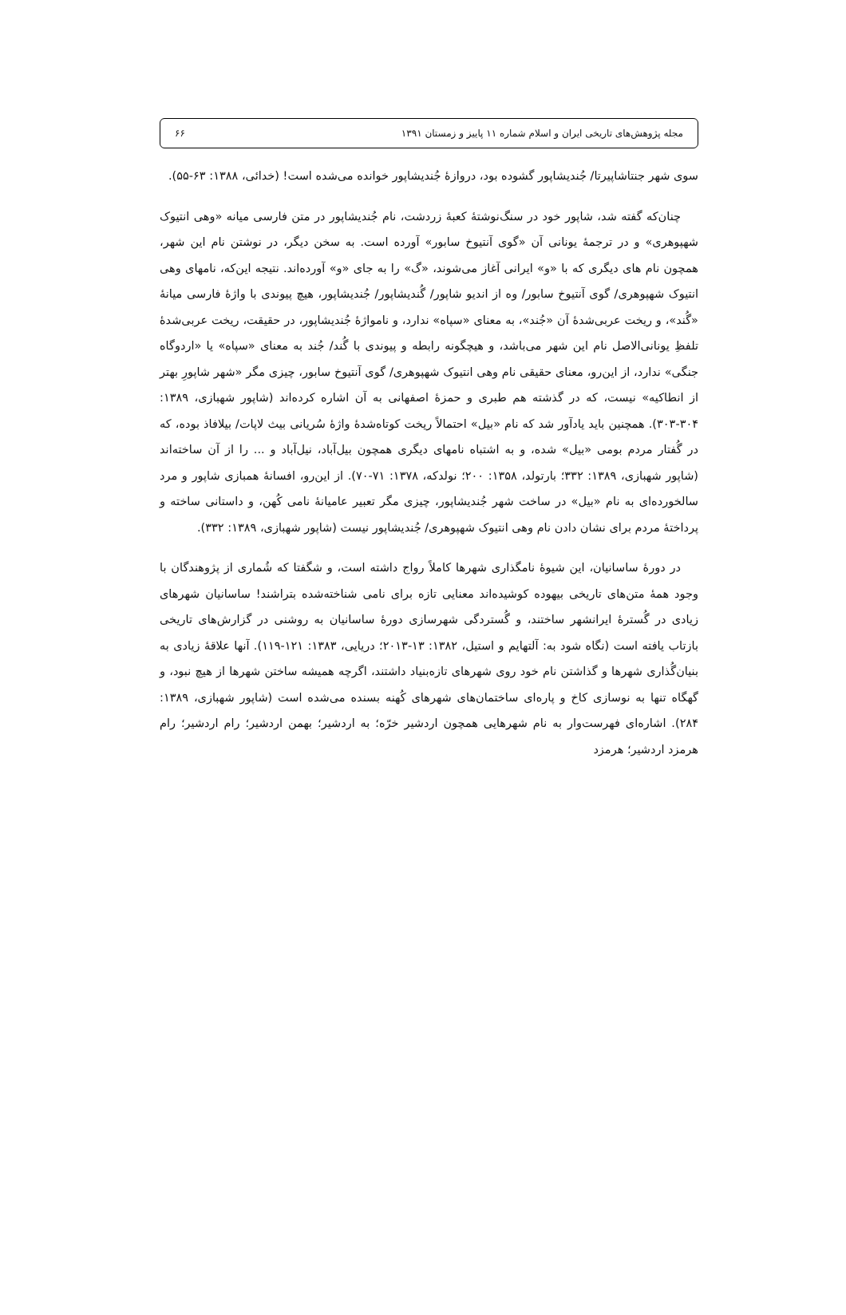مجله پژوهش‌های تاریخی ایران و اسلام شماره ۱۱ پاییز و زمستان ۱۳۹۱ ۶۶
سوی شهر جنتاشاپیرتا/ جُندیشاپور گشوده بود، دروازهٔ جُندیشاپور خوانده می‌شده است! (خدائی، ۱۳۸۸: ۶۳-۵۵).
چنان‌که گفته شد، شاپور خود در سنگ‌نوشتهٔ کعبهٔ زردشت، نام جُندیشاپور در متن فارسی میانه «وهی انتیوک شهپوهری» و در ترجمهٔ یونانی آن «گوی آنتیوخ سابور» آورده است. به سخن دیگر، در نوشتن نام این شهر، همچون نام های دیگری که با «و» ایرانی آغاز می‌شوند، «گ» را به جای «و» آورده‌اند. نتیجه این‌که، نامهای وهی انتیوک شهپوهری/ گوی آنتیوخ سابور/ وه از اندیو شاپور/ گُندیشاپور/ جُندیشاپور، هیچ پیوندی با واژهٔ فارسی میانهٔ «گُند»، و ریخت عربی‌شدهٔ آن «جُند»، به معنای «سپاه» ندارد، و ناموا‌ژهٔ جُندیشاپور، در حقیقت، ریخت عربی‌شدهٔ تلفظِ یونانی‌الاصل نام این شهر می‌باشد، و هیچگونه رابطه و پیوندی با گُند/ جُند به معنای «سپاه» یا «اردوگاه جنگی» ندارد، از این‌رو، معنای حقیقی نام وهی انتیوک شهپوهری/ گوی آنتیوخ سابور، چیزی مگر «شهر شاپورِ بهتر از انطاکیه» نیست، که در گذشته هم طبری و حمزهٔ اصفهانی به آن اشاره کرده‌اند (شاپور شهبازی، ۱۳۸۹: ۳۰۴-۳۰۳). همچنین باید یادآور شد که نام «بیل» احتمالاً ریخت کوتاه‌شدهٔ واژهٔ سُریانی بیث لاپات/ بیلافاذ بوده، که در گُفتار مردم بومی «بیل» شده، و به اشتباه نامهای دیگری همچون بیل‌آباد، نیل‌آباد و ... را از آن ساخته‌اند (شاپور شهبازی، ۱۳۸۹: ۳۳۲؛ بارتولد، ۱۳۵۸: ۲۰۰؛ نولدکه، ۱۳۷۸: ۷۱-۷۰). از این‌رو، افسانهٔ همبازی شاپور و مرد سالخورده‌ای به نام «بیل» در ساخت شهر جُندیشاپور، چیزی مگر تعبیر عامیانهٔ نامی کُهن، و داستانی ساخته و پرداختهٔ مردم برای نشان دادن نام وهی انتیوک شهپوهری/ جُندیشاپور نیست (شاپور شهبازی، ۱۳۸۹: ۳۳۲).
در دورهٔ ساسانیان، این شیوهٔ نامگذاری شهرها کاملاً رواج داشته است، و شگفتا که شُماری از پژوهندگان با وجود همهٔ متن‌های تاریخی بیهوده کوشیده‌اند معنایی تازه برای نامی شناخته‌شده بتراشند! ساسانیان شهرهای زیادی در گُسترهٔ ایرانشهر ساختند، و گُستردگی شهرسازی دورهٔ ساسانیان به روشنی در گزارش‌های تاریخی بازتاب یافته است (نگاه شود به: آلتهایم و استیل، ۱۳۸۲: ۱۳-۲۰۱۳؛ دریایی، ۱۳۸۳: ۱۲۱-۱۱۹). آنها علاقهٔ زیادی به بنیان‌گُذاری شهرها و گذاشتن نام خود روی شهرهای تازه‌بنیاد داشتند، اگرچه همیشه ساختن شهرها از هیچ نبود، و گهگاه تنها به نوسازی کاخ و پاره‌ای ساختمان‌های شهرهای کُهنه بسنده می‌شده است (شاپور شهبازی، ۱۳۸۹: ۲۸۴). اشاره‌ای فهرست‌وار به نام شهرهایی همچون اردشیر خرّه؛ به اردشیر؛ بهمن اردشیر؛ رام اردشیر؛ رام هرمزد اردشیر؛ هرمزد